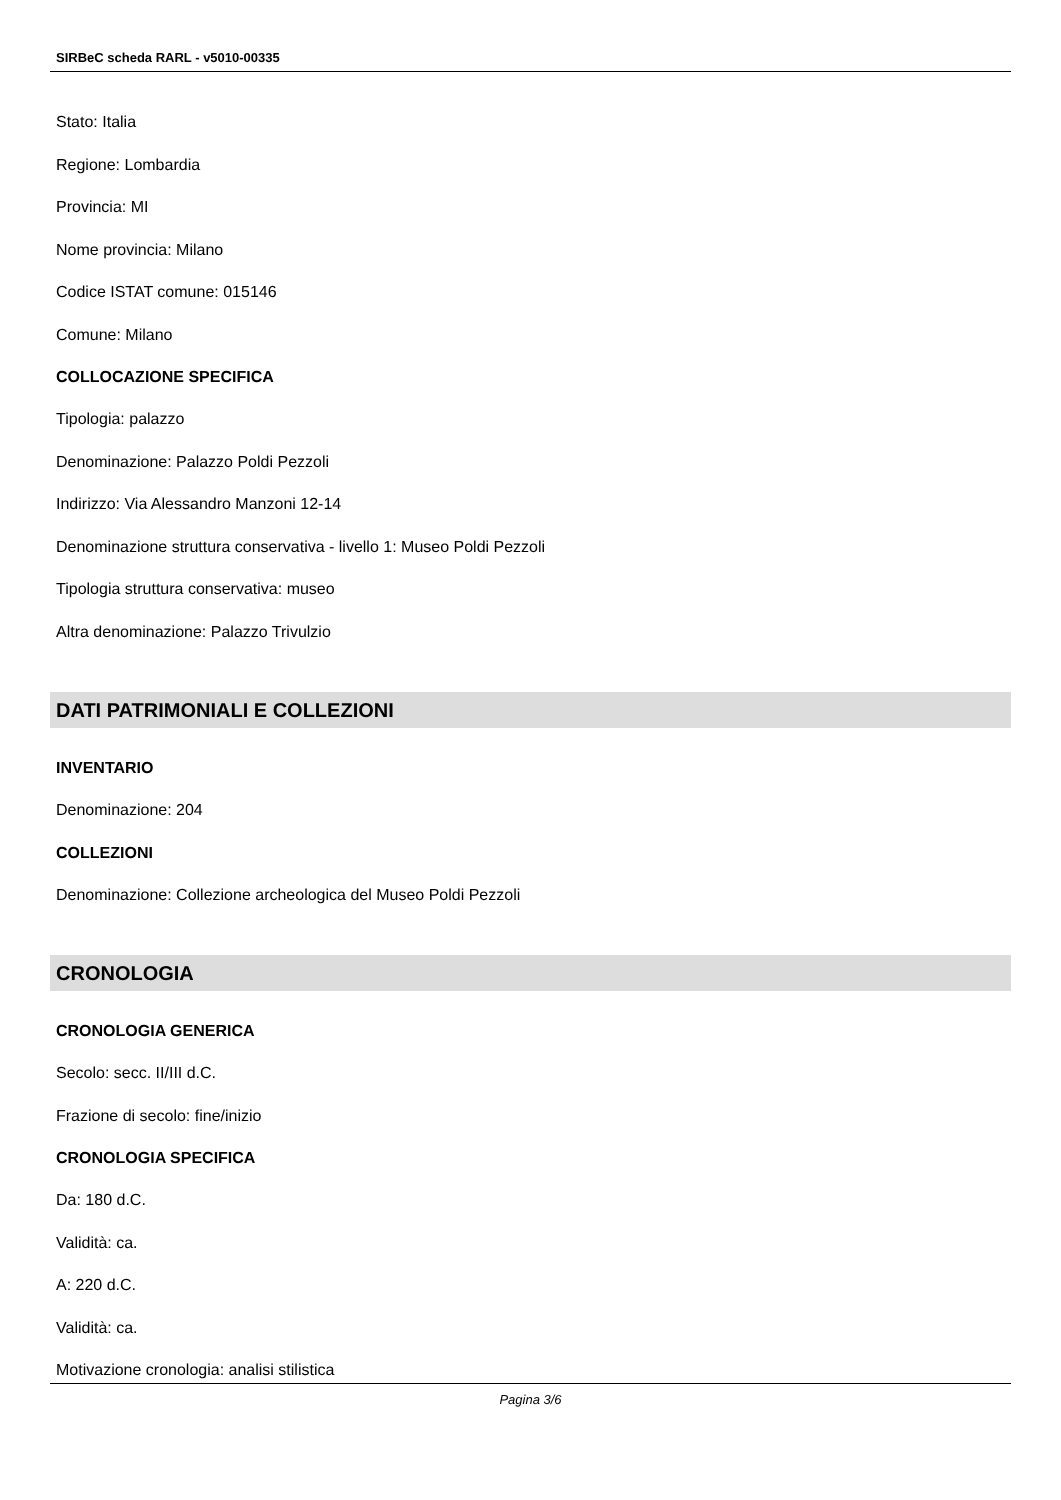SIRBeC scheda RARL - v5010-00335
Stato: Italia
Regione: Lombardia
Provincia: MI
Nome provincia: Milano
Codice ISTAT comune: 015146
Comune: Milano
COLLOCAZIONE SPECIFICA
Tipologia: palazzo
Denominazione: Palazzo Poldi Pezzoli
Indirizzo: Via Alessandro Manzoni 12-14
Denominazione struttura conservativa - livello 1: Museo Poldi Pezzoli
Tipologia struttura conservativa: museo
Altra denominazione: Palazzo Trivulzio
DATI PATRIMONIALI E COLLEZIONI
INVENTARIO
Denominazione: 204
COLLEZIONI
Denominazione: Collezione archeologica del Museo Poldi Pezzoli
CRONOLOGIA
CRONOLOGIA GENERICA
Secolo: secc. II/III d.C.
Frazione di secolo: fine/inizio
CRONOLOGIA SPECIFICA
Da: 180 d.C.
Validità: ca.
A: 220 d.C.
Validità: ca.
Motivazione cronologia: analisi stilistica
Pagina 3/6